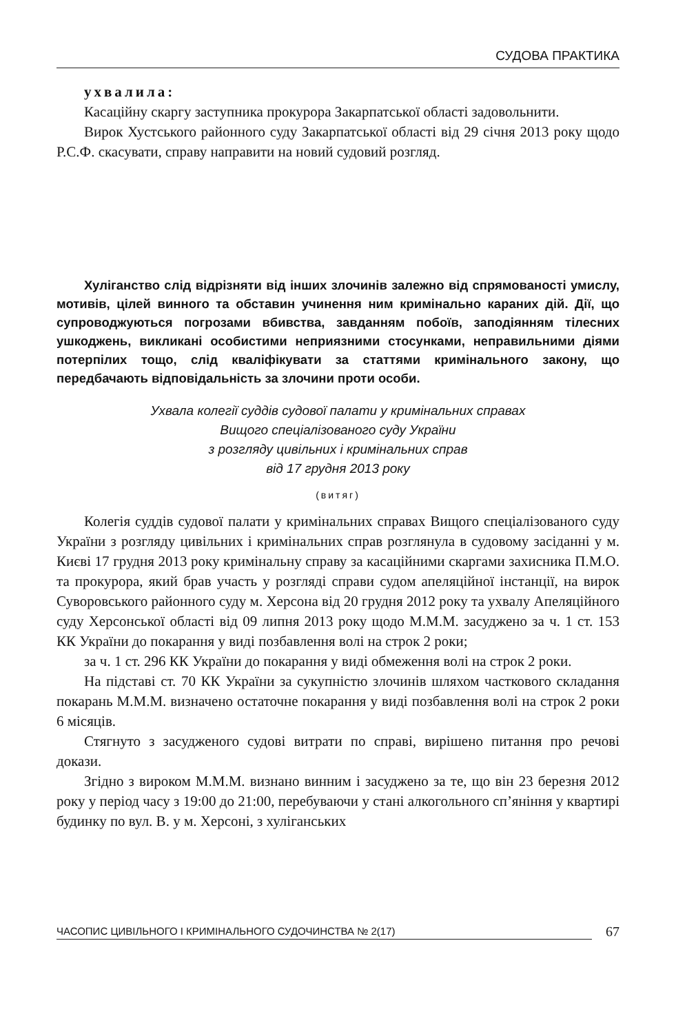СУДОВА ПРАКТИКА
ухвалила:
Касаційну скаргу заступника прокурора Закарпатської області задовольнити.
Вирок Хустського районного суду Закарпатської області від 29 січня 2013 року щодо Р.С.Ф. скасувати, справу направити на новий судовий розгляд.
Хуліганство слід відрізняти від інших злочинів залежно від спрямованості умислу, мотивів, цілей винного та обставин учинення ним кримінально караних дій. Дії, що супроводжуються погрозами вбивства, завданням побоїв, заподіянням тілесних ушкоджень, викликані особистими неприязними стосунками, неправильними діями потерпілих тощо, слід кваліфікувати за статтями кримінального закону, що передбачають відповідальність за злочини проти особи.
Ухвала колегії суддів судової палати у кримінальних справах
Вищого спеціалізованого суду України
з розгляду цивільних і кримінальних справ
від 17 грудня 2013 року
(витяг)
Колегія суддів судової палати у кримінальних справах Вищого спеціалізованого суду України з розгляду цивільних і кримінальних справ розглянула в судовому засіданні у м. Києві 17 грудня 2013 року кримінальну справу за касаційними скаргами захисника П.М.О. та прокурора, який брав участь у розгляді справи судом апеляційної інстанції, на вирок Суворовського районного суду м. Херсона від 20 грудня 2012 року та ухвалу Апеляційного суду Херсонської області від 09 липня 2013 року щодо М.М.М. засуджено за ч. 1 ст. 153 КК України до покарання у виді позбавлення волі на строк 2 роки;
за ч. 1 ст. 296 КК України до покарання у виді обмеження волі на строк 2 роки.
На підставі ст. 70 КК України за сукупністю злочинів шляхом часткового складання покарань М.М.М. визначено остаточне покарання у виді позбавлення волі на строк 2 роки 6 місяців.
Стягнуто з засудженого судові витрати по справі, вирішено питання про речові докази.
Згідно з вироком М.М.М. визнано винним і засуджено за те, що він 23 березня 2012 року у період часу з 19:00 до 21:00, перебуваючи у стані алкогольного сп’яніння у квартирі будинку по вул. В. у м. Херсоні, з хуліганських
ЧАСОПИС ЦИВІЛЬНОГО І КРИМІНАЛЬНОГО СУДОЧИНСТВА № 2(17) 67